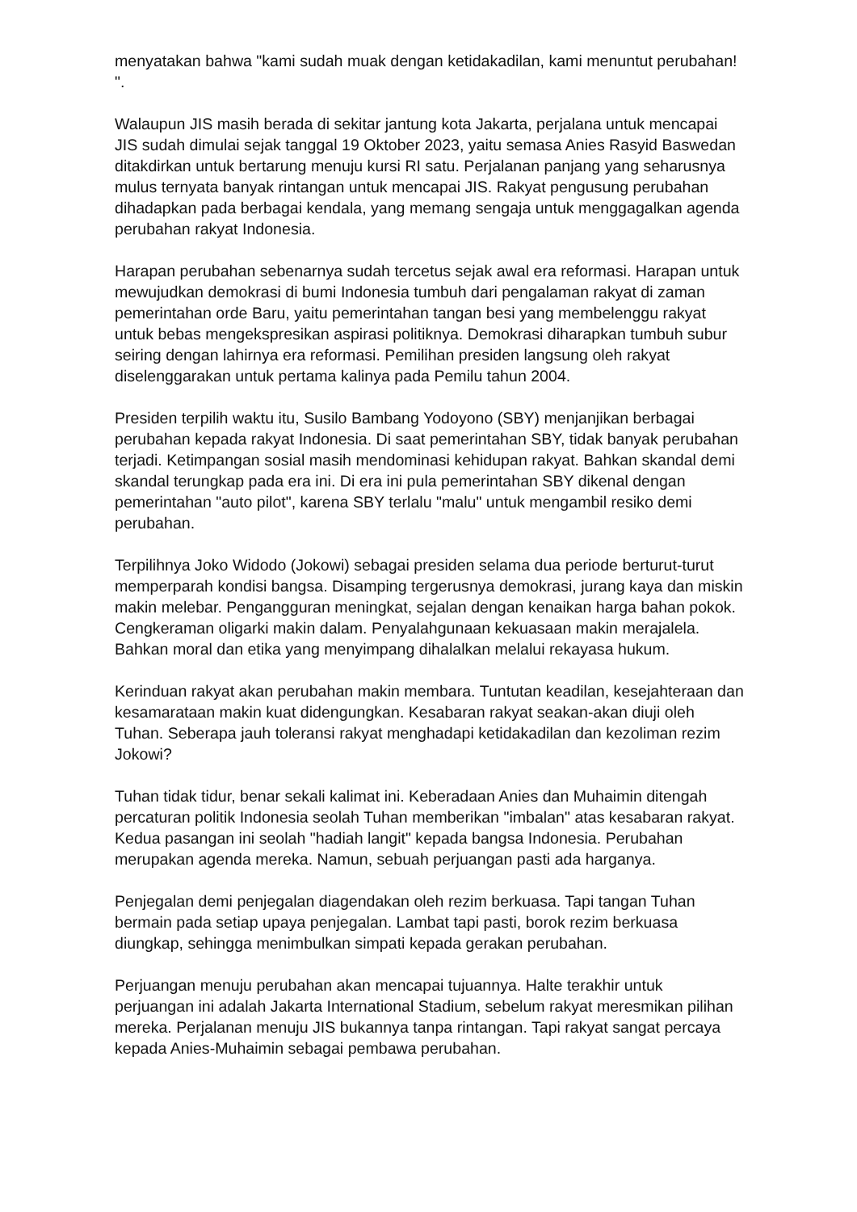menyatakan bahwa "kami sudah muak dengan ketidakadilan, kami menuntut perubahan! ".
Walaupun JIS masih berada di sekitar jantung kota Jakarta, perjalana untuk mencapai JIS sudah dimulai sejak tanggal 19 Oktober 2023, yaitu semasa Anies Rasyid Baswedan ditakdirkan untuk bertarung menuju kursi RI satu. Perjalanan panjang yang seharusnya mulus ternyata banyak rintangan untuk mencapai JIS. Rakyat pengusung perubahan dihadapkan pada berbagai kendala, yang memang sengaja untuk menggagalkan agenda perubahan rakyat Indonesia.
Harapan perubahan sebenarnya sudah tercetus sejak awal era reformasi. Harapan untuk mewujudkan demokrasi di bumi Indonesia tumbuh dari pengalaman rakyat di zaman pemerintahan orde Baru, yaitu pemerintahan tangan besi yang membelenggu rakyat untuk bebas mengekspresikan aspirasi politiknya. Demokrasi diharapkan tumbuh subur seiring dengan lahirnya era reformasi. Pemilihan presiden langsung oleh rakyat diselenggarakan untuk pertama kalinya pada Pemilu tahun 2004.
Presiden terpilih waktu itu, Susilo Bambang Yodoyono (SBY) menjanjikan berbagai perubahan kepada rakyat Indonesia. Di saat pemerintahan SBY, tidak banyak perubahan terjadi. Ketimpangan sosial masih mendominasi kehidupan rakyat. Bahkan skandal demi skandal terungkap pada era ini. Di era ini pula pemerintahan SBY dikenal dengan pemerintahan "auto pilot", karena SBY terlalu "malu" untuk mengambil resiko demi perubahan.
Terpilihnya Joko Widodo (Jokowi) sebagai presiden selama dua periode berturut-turut memperparah kondisi bangsa. Disamping tergerusnya demokrasi, jurang kaya dan miskin makin melebar. Pengangguran meningkat, sejalan dengan kenaikan harga bahan pokok. Cengkeraman oligarki makin dalam. Penyalahgunaan kekuasaan makin merajalela. Bahkan moral dan etika yang menyimpang dihalalkan melalui rekayasa hukum.
Kerinduan rakyat akan perubahan makin membara. Tuntutan keadilan, kesejahteraan dan kesamarataan makin kuat didengungkan. Kesabaran rakyat seakan-akan diuji oleh Tuhan. Seberapa jauh toleransi rakyat menghadapi ketidakadilan dan kezoliman rezim Jokowi?
Tuhan tidak tidur, benar sekali kalimat ini. Keberadaan Anies dan Muhaimin ditengah percaturan politik Indonesia seolah Tuhan memberikan "imbalan" atas kesabaran rakyat. Kedua pasangan ini seolah "hadiah langit" kepada bangsa Indonesia. Perubahan merupakan agenda mereka. Namun, sebuah perjuangan pasti ada harganya.
Penjegalan demi penjegalan diagendakan oleh rezim berkuasa. Tapi tangan Tuhan bermain pada setiap upaya penjegalan. Lambat tapi pasti, borok rezim berkuasa diungkap, sehingga menimbulkan simpati kepada gerakan perubahan.
Perjuangan menuju perubahan akan mencapai tujuannya. Halte terakhir untuk perjuangan ini adalah Jakarta International Stadium, sebelum rakyat meresmikan pilihan mereka. Perjalanan menuju JIS bukannya tanpa rintangan. Tapi rakyat sangat percaya kepada Anies-Muhaimin sebagai pembawa perubahan.